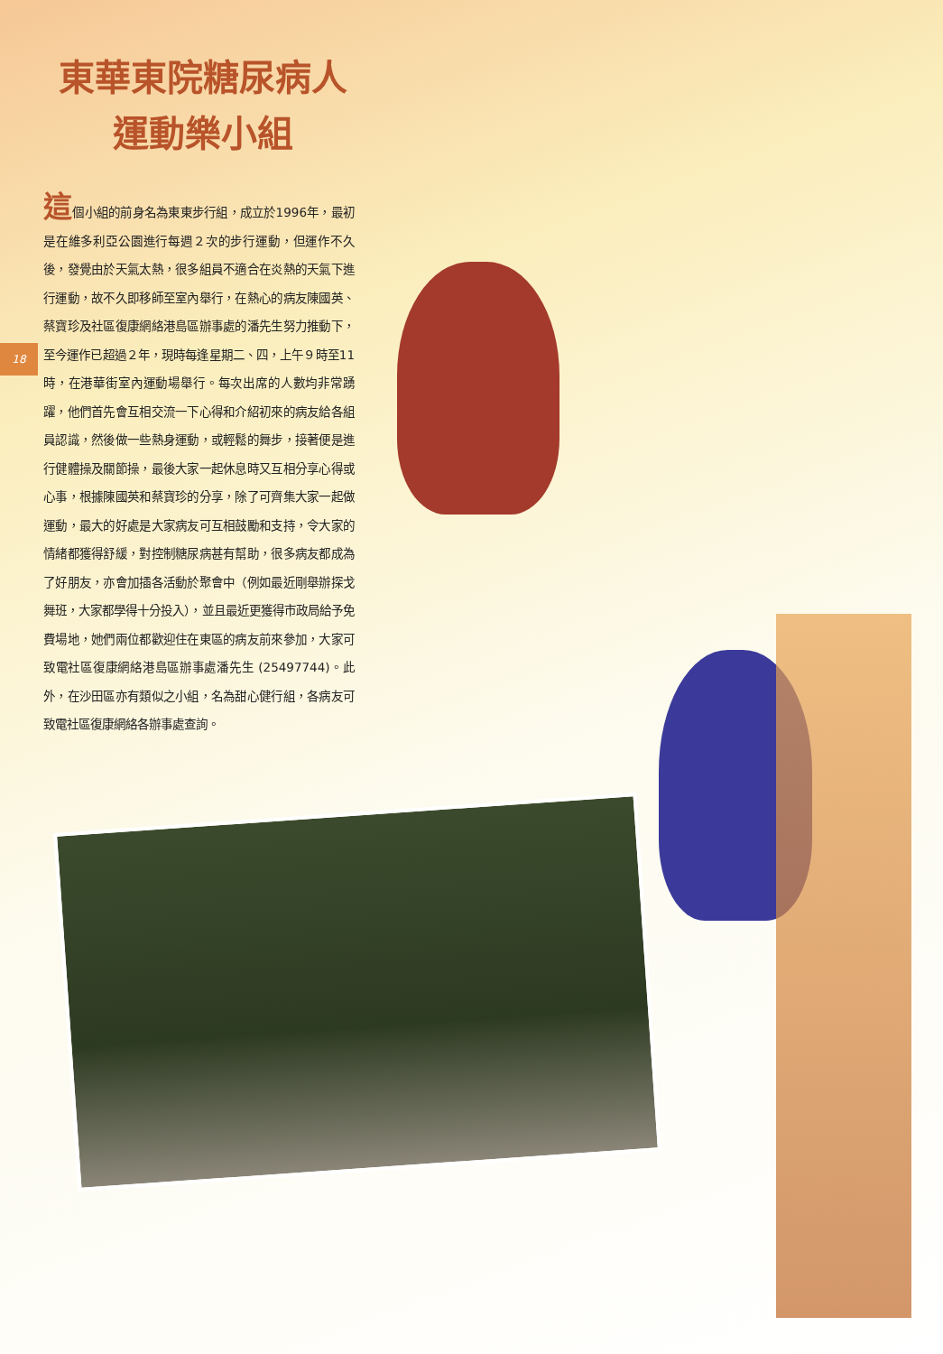東華東院糖尿病人
運動樂小組
18
這個小組的前身名為東東步行組，成立於1996年，最初是在維多利亞公園進行每週２次的步行運動，但運作不久後，發覺由於天氣太熱，很多組員不適合在炎熱的天氣下進行運動，故不久即移師至室內舉行，在熱心的病友陳國英、蔡寶珍及社區復康網絡港島區辦事處的潘先生努力推動下，至今運作已超過２年，現時每逢星期二、四，上午９時至11時，在港華街室內運動場舉行。每次出席的人數均非常踴躍，他們首先會互相交流一下心得和介紹初來的病友給各組員認識，然後做一些熱身運動，或輕鬆的舞步，接著便是進行健體操及關節操，最後大家一起休息時又互相分享心得或心事，根據陳國英和蔡寶珍的分享，除了可齊集大家一起做運動，最大的好處是大家病友可互相鼓勵和支持，令大家的情緒都獲得舒緩，對控制糖尿病甚有幫助，很多病友都成為了好朋友，亦會加插各活動於聚會中（例如最近剛舉辦探戈舞班，大家都學得十分投入），並且最近更獲得市政局給予免費場地，她們兩位都歡迎住在東區的病友前來參加，大家可致電社區復康網絡港島區辦事處潘先生 (25497744)。此外，在沙田區亦有類似之小組，名為甜心健行組，各病友可致電社區復康網絡各辦事處查詢。